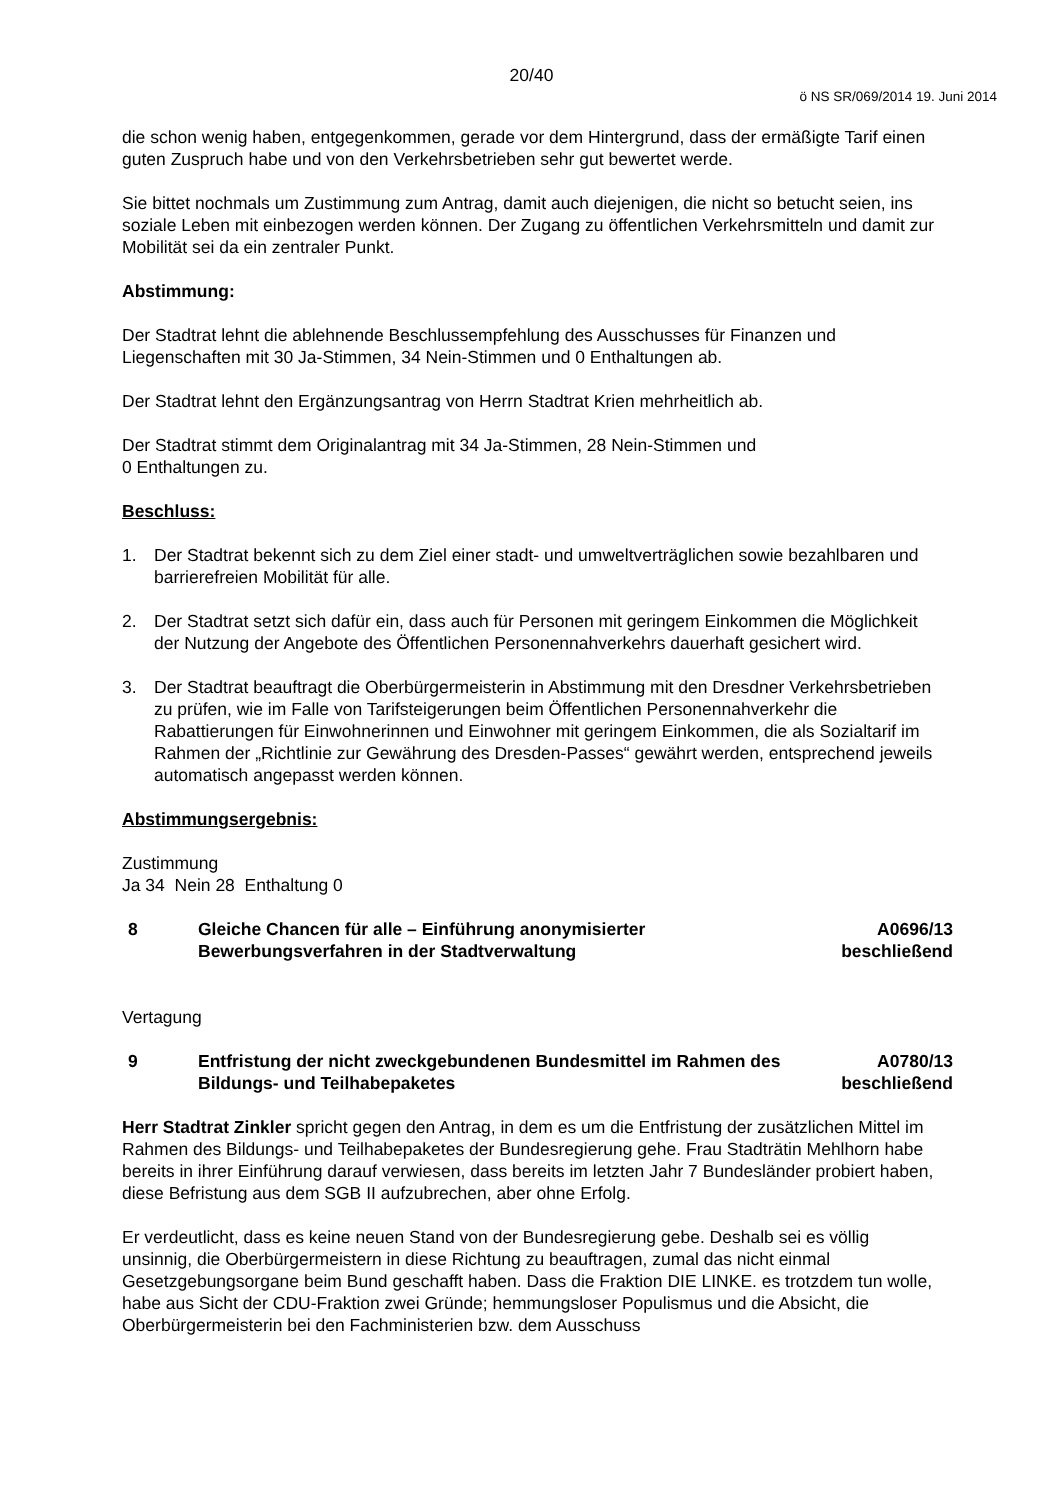20/40
ö NS SR/069/2014 19. Juni 2014
die schon wenig haben, entgegenkommen, gerade vor dem Hintergrund, dass der ermäßigte Tarif einen guten Zuspruch habe und von den Verkehrsbetrieben sehr gut bewertet werde.
Sie bittet nochmals um Zustimmung zum Antrag, damit auch diejenigen, die nicht so betucht seien, ins soziale Leben mit einbezogen werden können. Der Zugang zu öffentlichen Verkehrsmitteln und damit zur Mobilität sei da ein zentraler Punkt.
Abstimmung:
Der Stadtrat lehnt die ablehnende Beschlussempfehlung des Ausschusses für Finanzen und Liegenschaften mit 30 Ja-Stimmen, 34 Nein-Stimmen und 0 Enthaltungen ab.
Der Stadtrat lehnt den Ergänzungsantrag von Herrn Stadtrat Krien mehrheitlich ab.
Der Stadtrat stimmt dem Originalantrag mit 34 Ja-Stimmen, 28 Nein-Stimmen und
0 Enthaltungen zu.
Beschluss:
1. Der Stadtrat bekennt sich zu dem Ziel einer stadt- und umweltverträglichen sowie bezahlbaren und barrierefreien Mobilität für alle.
2. Der Stadtrat setzt sich dafür ein, dass auch für Personen mit geringem Einkommen die Möglichkeit der Nutzung der Angebote des Öffentlichen Personennahverkehrs dauerhaft gesichert wird.
3. Der Stadtrat beauftragt die Oberbürgermeisterin in Abstimmung mit den Dresdner Verkehrsbetrieben zu prüfen, wie im Falle von Tarifsteigerungen beim Öffentlichen Personennahverkehr die Rabattierungen für Einwohnerinnen und Einwohner mit geringem Einkommen, die als Sozialtarif im Rahmen der „Richtlinie zur Gewährung des Dresden-Passes“ gewährt werden, entsprechend jeweils automatisch angepasst werden können.
Abstimmungsergebnis:
Zustimmung
Ja 34 Nein 28 Enthaltung 0
8 Gleiche Chancen für alle – Einführung anonymisierter Bewerbungsverfahren in der Stadtverwaltung
A0696/13
beschließend
Vertagung
9 Entfristung der nicht zweckgebundenen Bundesmittel im Rahmen des Bildungs- und Teilhabepaketes
A0780/13
beschließend
Herr Stadtrat Zinkler spricht gegen den Antrag, in dem es um die Entfristung der zusätzlichen Mittel im Rahmen des Bildungs- und Teilhabepaketes der Bundesregierung gehe. Frau Stadträtin Mehlhorn habe bereits in ihrer Einführung darauf verwiesen, dass bereits im letzten Jahr 7 Bundesländer probiert haben, diese Befristung aus dem SGB II aufzubrechen, aber ohne Erfolg.
Er verdeutlicht, dass es keine neuen Stand von der Bundesregierung gebe. Deshalb sei es völlig unsinnig, die Oberbürgermeistern in diese Richtung zu beauftragen, zumal das nicht einmal Gesetzgebungsorgane beim Bund geschafft haben. Dass die Fraktion DIE LINKE. es trotzdem tun wolle, habe aus Sicht der CDU-Fraktion zwei Gründe; hemmungsloser Populismus und die Absicht, die Oberbürgermeisterin bei den Fachministerien bzw. dem Ausschuss